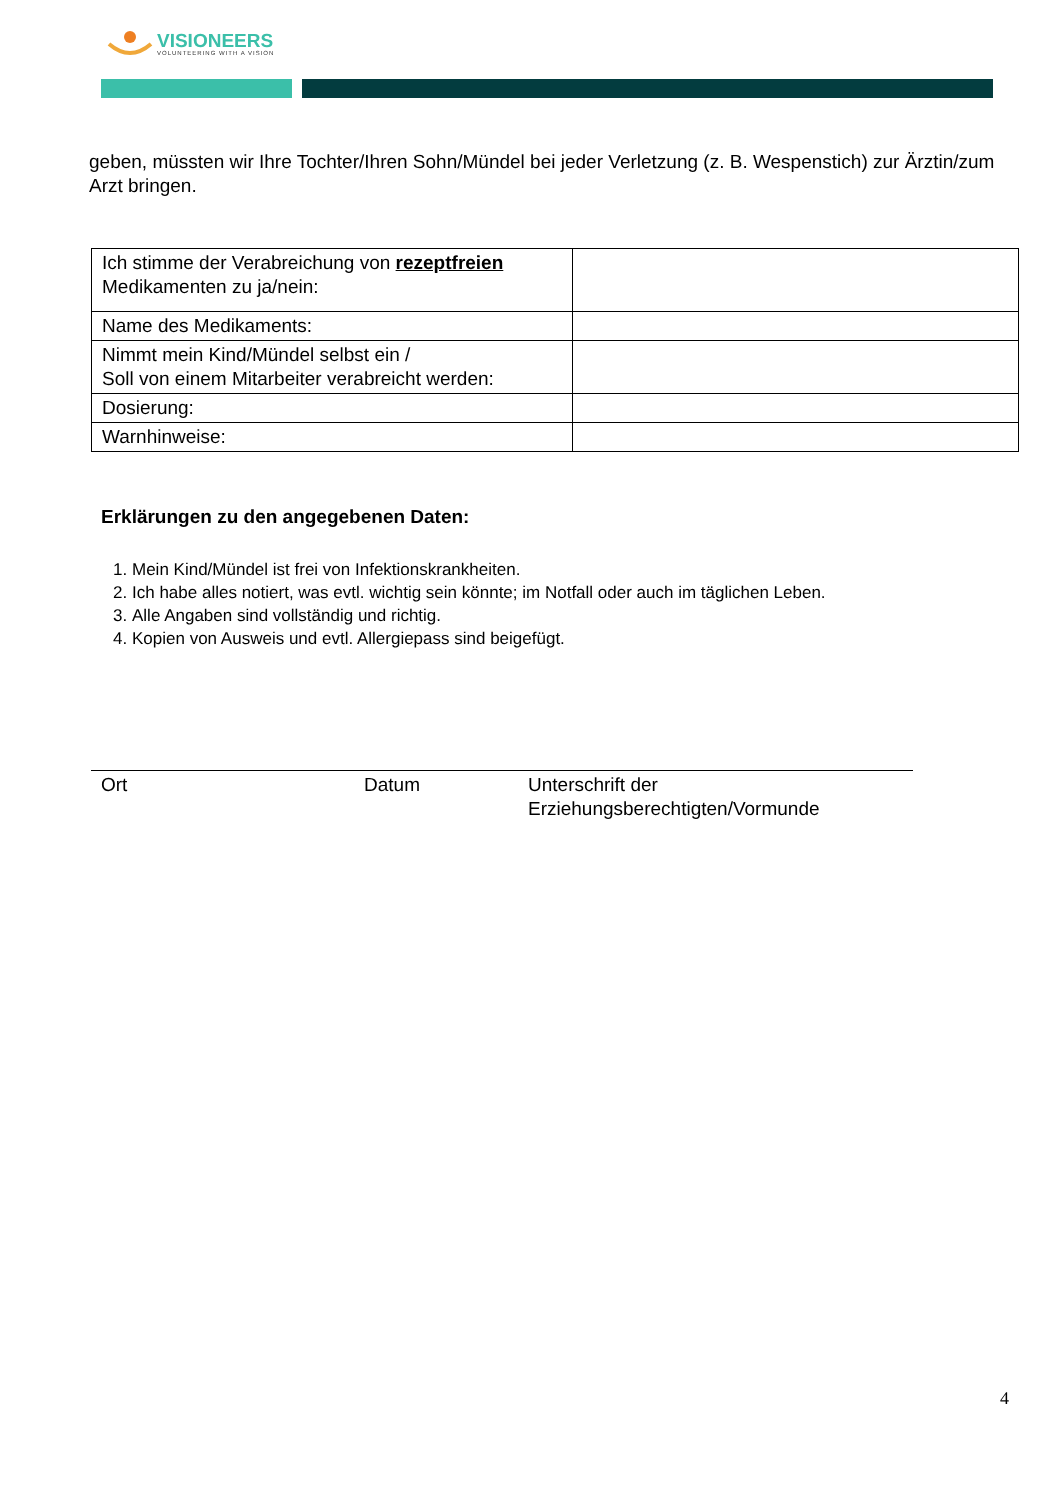VISIONEERS
VOLUNTEERING WITH A VISION
geben, müssten wir Ihre Tochter/Ihren Sohn/Mündel bei jeder Verletzung (z. B. Wespenstich) zur Ärztin/zum Arzt bringen.
| Ich stimme der Verabreichung von rezeptfreien Medikamenten zu ja/nein: | |
| Name des Medikaments: | |
| Nimmt mein Kind/Mündel selbst ein / Soll von einem Mitarbeiter verabreicht werden: | |
| Dosierung: | |
| Warnhinweise: | |
Erklärungen zu den angegebenen Daten:
1. Mein Kind/Mündel ist frei von Infektionskrankheiten.
2. Ich habe alles notiert, was evtl. wichtig sein könnte; im Notfall oder auch im täglichen Leben.
3. Alle Angaben sind vollständig und richtig.
4. Kopien von Ausweis und evtl. Allergiepass sind beigefügt.
Ort Datum Unterschrift der
Erziehungsberechtigten/Vormunde
4